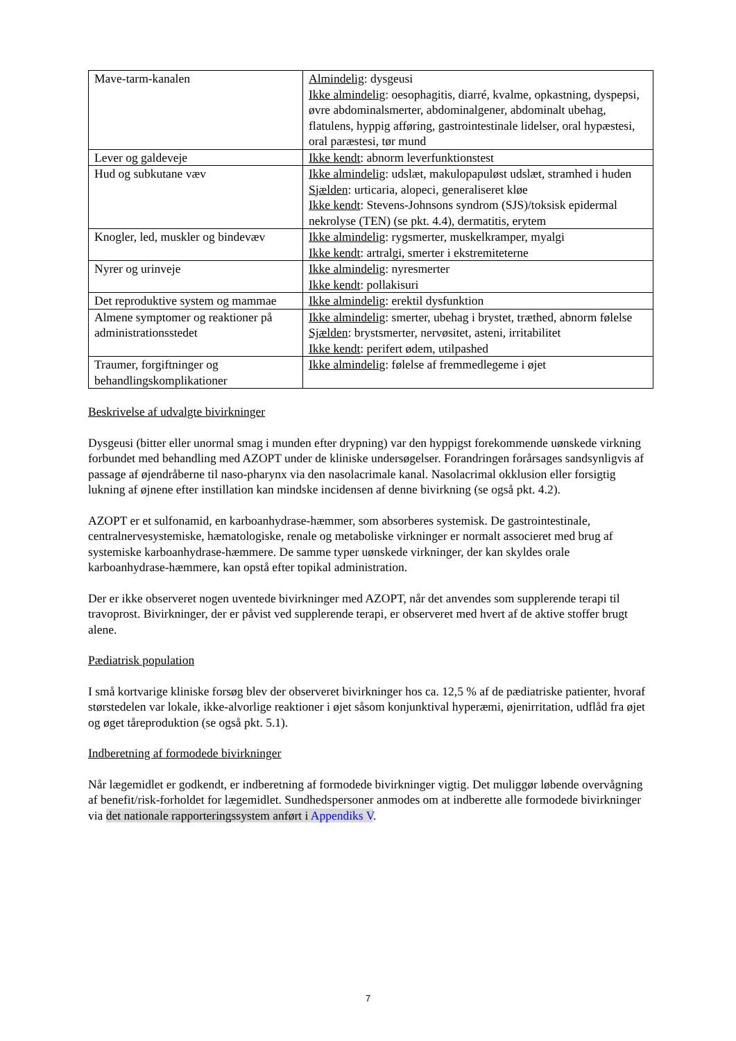| Mave-tarm-kanalen | Almindelig : dysgeusi Ikke almindelig : oesophagitis, diarré, kvalme, opkastning, dyspepsi, øvre abdominalsmerter, abdominalgener, abdominalt ubehag, flatulens, hyppig afføring, gastrointestinale lidelser, oral hypæstesi, oral paræstesi, tør mund |
| Lever og galdeveje | Ikke kendt : abnorm leverfunktionstest |
| Hud og subkutane væv | Ikke almindelig : udslæt, makulopapuløst udslæt, stramhed i huden Sjælden : urticaria, alopeci, generaliseret kløe Ikke kendt : Stevens-Johnsons syndrom (SJS)/toksisk epidermal nekrolyse (TEN) (se pkt. 4.4), dermatitis, erytem |
| Knogler, led, muskler og bindevæv | Ikke almindelig : rygsmerter, muskelkramper, myalgi Ikke kendt : artralgi, smerter i ekstremiteterne |
| Nyrer og urinveje | Ikke almindelig : nyresmerter Ikke kendt : pollakisuri |
| Det reproduktive system og mammae | Ikke almindelig : erektil dysfunktion |
| Almene symptomer og reaktioner på administrationsstedet | Ikke almindelig : smerter, ubehag i brystet, træthed, abnorm følelse Sjælden : brystsmerter, nervøsitet, asteni, irritabilitet Ikke kendt : perifert ødem, utilpashed |
| Traumer, forgiftninger og behandlingskomplikationer | Ikke almindelig : følelse af fremmedlegeme i øjet |
Beskrivelse af udvalgte bivirkninger
Dysgeusi (bitter eller unormal smag i munden efter drypning) var den hyppigst forekommende uønskede virkning forbundet med behandling med AZOPT under de kliniske undersøgelser. Forandringen forårsages sandsynligvis af passage af øjendråberne til naso-pharynx via den nasolacrimale kanal. Nasolacrimal okklusion eller forsigtig lukning af øjnene efter instillation kan mindske incidensen af denne bivirkning (se også pkt. 4.2).
AZOPT er et sulfonamid, en karboanhydrase-hæmmer, som absorberes systemisk. De gastrointestinale, centralnervesystemiske, hæmatologiske, renale og metaboliske virkninger er normalt associeret med brug af systemiske karboanhydrase-hæmmere. De samme typer uønskede virkninger, der kan skyldes orale karboanhydrase-hæmmere, kan opstå efter topikal administration.
Der er ikke observeret nogen uventede bivirkninger med AZOPT, når det anvendes som supplerende terapi til travoprost. Bivirkninger, der er påvist ved supplerende terapi, er observeret med hvert af de aktive stoffer brugt alene.
Pædiatrisk population
I små kortvarige kliniske forsøg blev der observeret bivirkninger hos ca. 12,5 % af de pædiatriske patienter, hvoraf størstedelen var lokale, ikke-alvorlige reaktioner i øjet såsom konjunktival hyperæmi, øjenirritation, udflåd fra øjet og øget tåreproduktion (se også pkt. 5.1).
Indberetning af formodede bivirkninger
Når lægemidlet er godkendt, er indberetning af formodede bivirkninger vigtig. Det muliggør løbende overvågning af benefit/risk-forholdet for lægemidlet. Sundhedspersoner anmodes om at indberette alle formodede bivirkninger via det nationale rapporteringssystem anført i Appendiks V.
7